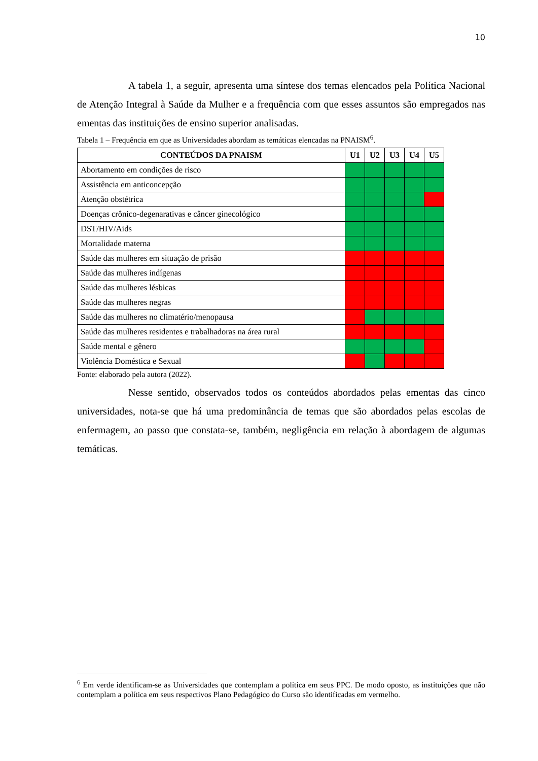10
A tabela 1, a seguir, apresenta uma síntese dos temas elencados pela Política Nacional de Atenção Integral à Saúde da Mulher e a frequência com que esses assuntos são empregados nas ementas das instituições de ensino superior analisadas.
Tabela 1 – Frequência em que as Universidades abordam as temáticas elencadas na PNAISM<sup>6</sup>.
| CONTEÚDOS DA PNAISM | U1 | U2 | U3 | U4 | U5 |
| --- | --- | --- | --- | --- | --- |
| Abortamento em condições de risco | | | | | |
| Assistência em anticoncepção | | | | | |
| Atenção obstétrica | | | | | |
| Doenças crônico-degenarativas e câncer ginecológico | | | | | |
| DST/HIV/Aids | | | | | |
| Mortalidade materna | | | | | |
| Saúde das mulheres em situação de prisão | | | | | |
| Saúde das mulheres indígenas | | | | | |
| Saúde das mulheres lésbicas | | | | | |
| Saúde das mulheres negras | | | | | |
| Saúde das mulheres no climatério/menopausa | | | | | |
| Saúde das mulheres residentes e trabalhadoras na área rural | | | | | |
| Saúde mental e gênero | | | | | |
| Violência Doméstica e Sexual | | | | | |
Fonte: elaborado pela autora (2022).
Nesse sentido, observados todos os conteúdos abordados pelas ementas das cinco universidades, nota-se que há uma predominância de temas que são abordados pelas escolas de enfermagem, ao passo que constata-se, também, negligência em relação à abordagem de algumas temáticas.
<sup>6</sup> Em verde identificam-se as Universidades que contemplam a política em seus PPC. De modo oposto, as instituições que não contemplam a política em seus respectivos Plano Pedagógico do Curso são identificadas em vermelho.